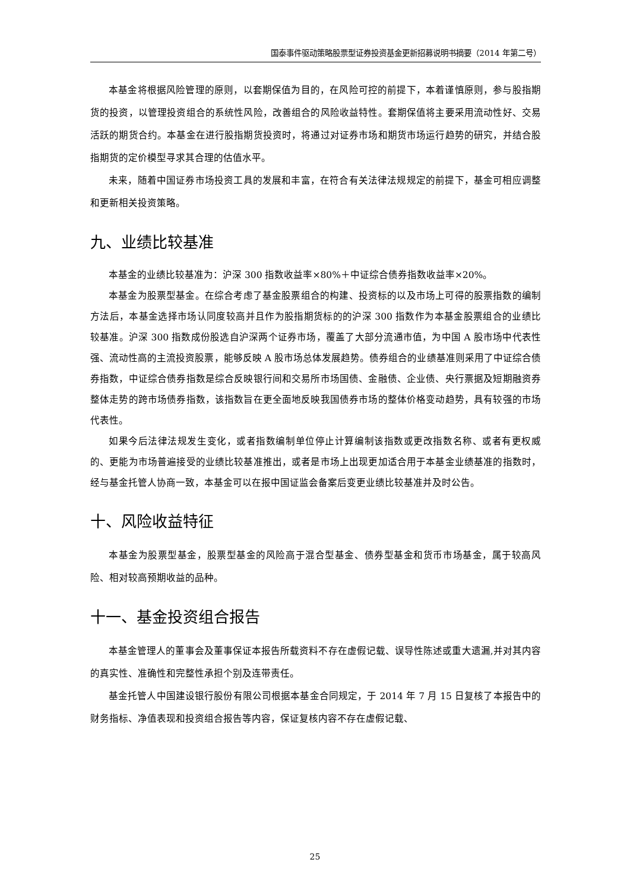国泰事件驱动策略股票型证券投资基金更新招募说明书摘要（2014 年第二号）
本基金将根据风险管理的原则，以套期保值为目的，在风险可控的前提下，本着谨慎原则，参与股指期货的投资，以管理投资组合的系统性风险，改善组合的风险收益特性。套期保值将主要采用流动性好、交易活跃的期货合约。本基金在进行股指期货投资时，将通过对证券市场和期货市场运行趋势的研究，并结合股指期货的定价模型寻求其合理的估值水平。
未来，随着中国证券市场投资工具的发展和丰富，在符合有关法律法规规定的前提下，基金可相应调整和更新相关投资策略。
九、业绩比较基准
本基金的业绩比较基准为：沪深 300 指数收益率×80%＋中证综合债券指数收益率×20%。
本基金为股票型基金。在综合考虑了基金股票组合的构建、投资标的以及市场上可得的股票指数的编制方法后，本基金选择市场认同度较高并且作为股指期货标的的沪深 300 指数作为本基金股票组合的业绩比较基准。沪深 300 指数成份股选自沪深两个证券市场，覆盖了大部分流通市值，为中国 A 股市场中代表性强、流动性高的主流投资股票，能够反映 A 股市场总体发展趋势。债券组合的业绩基准则采用了中证综合债券指数，中证综合债券指数是综合反映银行间和交易所市场国债、金融债、企业债、央行票据及短期融资券整体走势的跨市场债券指数，该指数旨在更全面地反映我国债券市场的整体价格变动趋势，具有较强的市场代表性。
如果今后法律法规发生变化，或者指数编制单位停止计算编制该指数或更改指数名称、或者有更权威的、更能为市场普遍接受的业绩比较基准推出，或者是市场上出现更加适合用于本基金业绩基准的指数时，经与基金托管人协商一致，本基金可以在报中国证监会备案后变更业绩比较基准并及时公告。
十、风险收益特征
本基金为股票型基金，股票型基金的风险高于混合型基金、债券型基金和货币市场基金，属于较高风险、相对较高预期收益的品种。
十一、基金投资组合报告
本基金管理人的董事会及董事保证本报告所载资料不存在虚假记载、误导性陈述或重大遗漏,并对其内容的真实性、准确性和完整性承担个别及连带责任。
基金托管人中国建设银行股份有限公司根据本基金合同规定，于 2014 年 7 月 15 日复核了本报告中的财务指标、净值表现和投资组合报告等内容，保证复核内容不存在虚假记载、
25